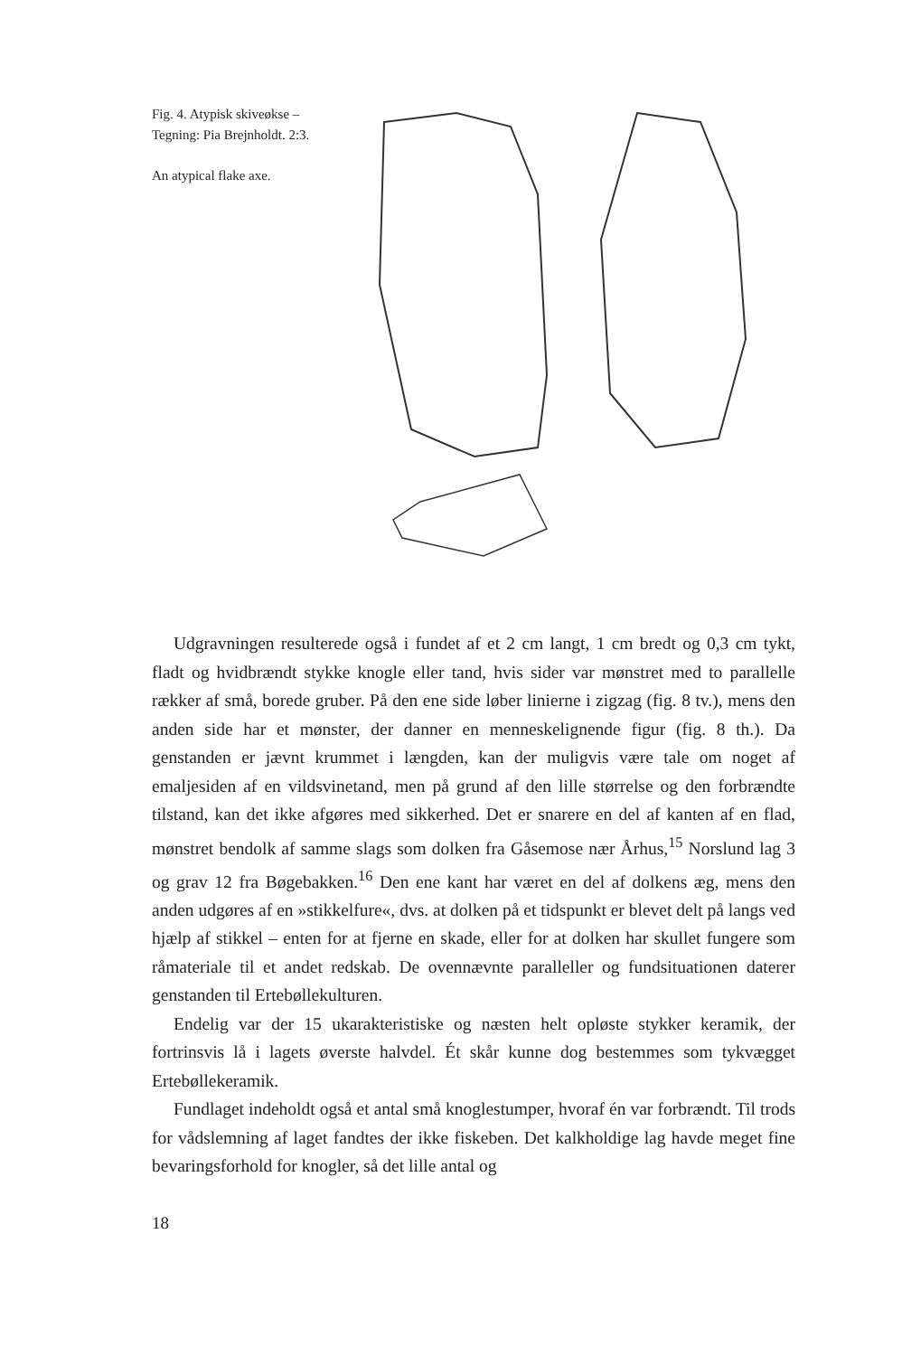Fig. 4. Atypisk skiveøkse – Tegning: Pia Brejn­holdt. 2:3.
An atypical flake axe.
Udgravningen resulterede også i fundet af et 2 cm langt, 1 cm bredt og 0,3 cm tykt, fladt og hvidbrændt stykke knogle eller tand, hvis sider var mønstret med to parallelle rækker af små, borede gruber. På den ene side løber linierne i zigzag (fig. 8 tv.), mens den anden side har et mønster, der danner en men­neskelignende figur (fig. 8 th.). Da genstanden er jævnt krummet i længden, kan der muligvis være tale om noget af emaljesiden af en vildsvinetand, men på grund af den lille størrelse og den forbrændte tilstand, kan det ikke afgøres med sikkerhed. Det er snarere en del af kanten af en flad, mønstret bendolk af samme slags som dolken fra Gåsemose nær Århus,<sup>15</sup> Norslund lag 3 og grav 12 fra Bøgebakken.<sup>16</sup> Den ene kant har været en del af dolkens æg, mens den anden udgøres af en »stikkelfure«, dvs. at dolken på et tidspunkt er blevet delt på langs ved hjælp af stikkel – enten for at fjerne en skade, eller for at dolken har skullet fungere som råmateriale til et andet redskab. De ovennævnte paral­leller og fundsituationen daterer genstanden til Ertebøllekulturen.
Endelig var der 15 ukarakteristiske og næsten helt opløste stykker keramik, der fortrinsvis lå i lagets øverste halvdel. Ét skår kunne dog bestemmes som tykvægget Ertebøllekeramik.
Fundlaget indeholdt også et antal små knoglestumper, hvoraf én var for­brændt. Til trods for vådslemning af laget fandtes der ikke fiskeben. Det kalk­holdige lag havde meget fine bevaringsforhold for knogler, så det lille antal og
18